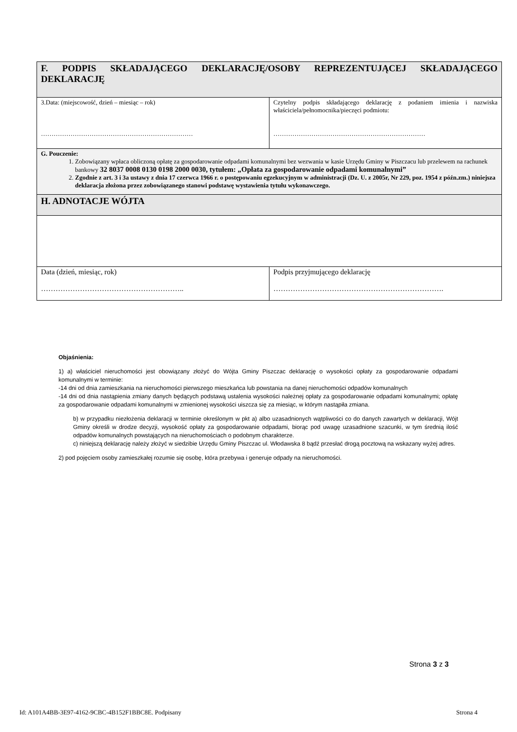| F. PODPIS SKŁADAJĄCEGO DEKLARACJĘ/OSOBY REPREZENTUJĄCEJ SKŁADAJĄCEGO DEKLARACJĘ | |
| 3.Data: (miejscowość, dzień – miesiąc – rok) ……………………………………………………………… | Czytelny podpis składającego deklarację z podaniem imienia i nazwiska właściciela/pełnomocnika/pieczęci podmiotu: ……………………………………………………………… |
| G. Pouczenie: 1. Zobowiązany wpłaca obliczoną opłatę za gospodarowanie odpadami komunalnymi bez wezwania w kasie Urzędu Gminy w Piszczacu lub przelewem na rachunek bankowy 32 8037 0008 0130 0198 2000 0030, tytułem: „Opłata za gospodarowanie odpadami komunalnymi” 2. Zgodnie z art. 3 i 3a ustawy z dnia 17 czerwca 1966 r. o postępowaniu egzekucyjnym w administracji (Dz. U. z 2005r, Nr 229, poz. 1954 z późn.zm.) niniejsza deklaracja złożona przez zobowiązanego stanowi podstawę wystawienia tytułu wykonawczego. | |
| H. ADNOTACJE WÓJTA | |
| Data (dzień, miesiąc, rok) ………………………………………………….. | Podpis przyjmującego deklarację ……………………………………………………………. |
Objaśnienia:
1) a) właściciel nieruchomości jest obowiązany złożyć do Wójta Gminy Piszczac deklarację o wysokości opłaty za gospodarowanie odpadami komunalnymi w terminie:
-14 dni od dnia zamieszkania na nieruchomości pierwszego mieszkańca lub powstania na danej nieruchomości odpadów komunalnych
-14 dni od dnia nastąpienia zmiany danych będących podstawą ustalenia wysokości należnej opłaty za gospodarowanie odpadami komunalnymi; opłatę za gospodarowanie odpadami komunalnymi w zmienionej wysokości uiszcza się za miesiąc, w którym nastąpiła zmiana.
b) w przypadku niezłożenia deklaracji w terminie określonym w pkt a) albo uzasadnionych wątpliwości co do danych zawartych w deklaracji, Wójt Gminy określi w drodze decyzji, wysokość opłaty za gospodarowanie odpadami, biorąc pod uwagę uzasadnione szacunki, w tym średnią ilość odpadów komunalnych powstających na nieruchomościach o podobnym charakterze.
c) niniejszą deklarację należy złożyć w siedzibie Urzędu Gminy Piszczac ul. Włodawska 8 bądź przesłać drogą pocztową na wskazany wyżej adres.
2) pod pojęciem osoby zamieszkałej rozumie się osobę, która przebywa i generuje odpady na nieruchomości.
Strona 3 z 3
Id: A101A4BB-3E97-4162-9CBC-4B152F1BBC8E. Podpisany Strona 4